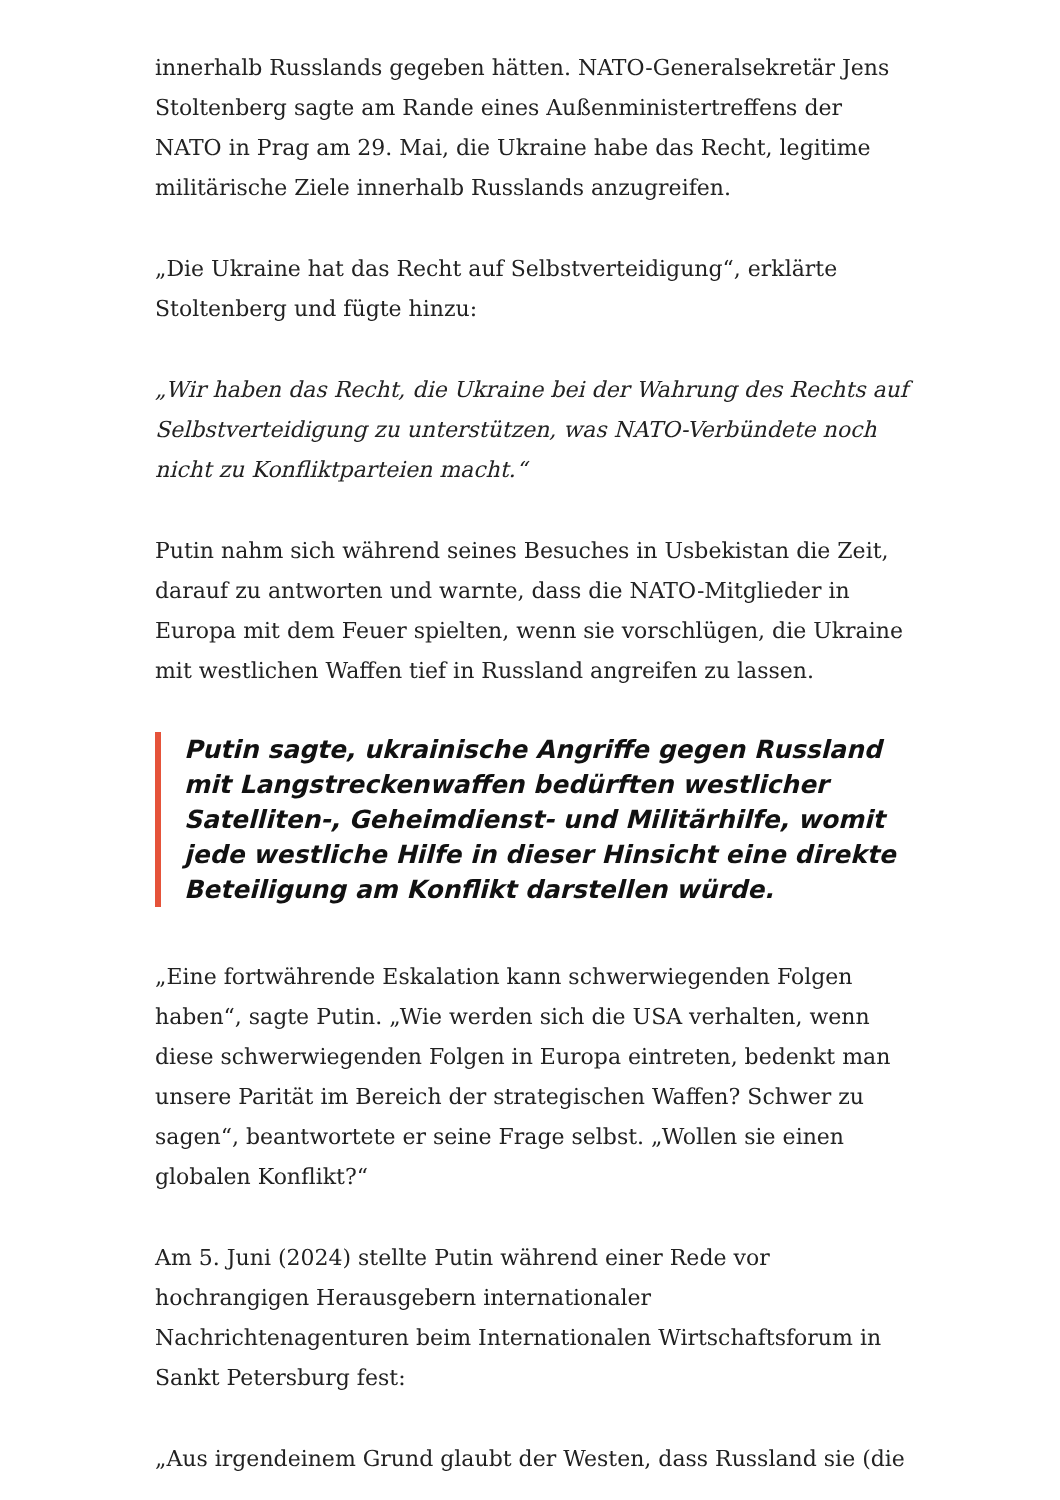innerhalb Russlands gegeben hätten. NATO-Generalsekretär Jens Stoltenberg sagte am Rande eines Außenministertreffens der NATO in Prag am 29. Mai, die Ukraine habe das Recht, legitime militärische Ziele innerhalb Russlands anzugreifen.
„Die Ukraine hat das Recht auf Selbstverteidigung“, erklärte Stoltenberg und fügte hinzu:
„Wir haben das Recht, die Ukraine bei der Wahrung des Rechts auf Selbstverteidigung zu unterstützen, was NATO-Verbündete noch nicht zu Konfliktparteien macht.“
Putin nahm sich während seines Besuches in Usbekistan die Zeit, darauf zu antworten und warnte, dass die NATO-Mitglieder in Europa mit dem Feuer spielten, wenn sie vorschlügen, die Ukraine mit westlichen Waffen tief in Russland angreifen zu lassen.
Putin sagte, ukrainische Angriffe gegen Russland mit Langstreckenwaffen bedürften westlicher Satelliten-, Geheimdienst- und Militärhilfe, womit jede westliche Hilfe in dieser Hinsicht eine direkte Beteiligung am Konflikt darstellen würde.
„Eine fortwährende Eskalation kann schwerwiegenden Folgen haben“, sagte Putin. „Wie werden sich die USA verhalten, wenn diese schwerwiegenden Folgen in Europa eintreten, bedenkt man unsere Parität im Bereich der strategischen Waffen? Schwer zu sagen“, beantwortete er seine Frage selbst. „Wollen sie einen globalen Konflikt?“
Am 5. Juni (2024) stellte Putin während einer Rede vor hochrangigen Herausgebern internationaler Nachrichtenagenturen beim Internationalen Wirtschaftsforum in Sankt Petersburg fest:
„Aus irgendeinem Grund glaubt der Westen, dass Russland sie (die